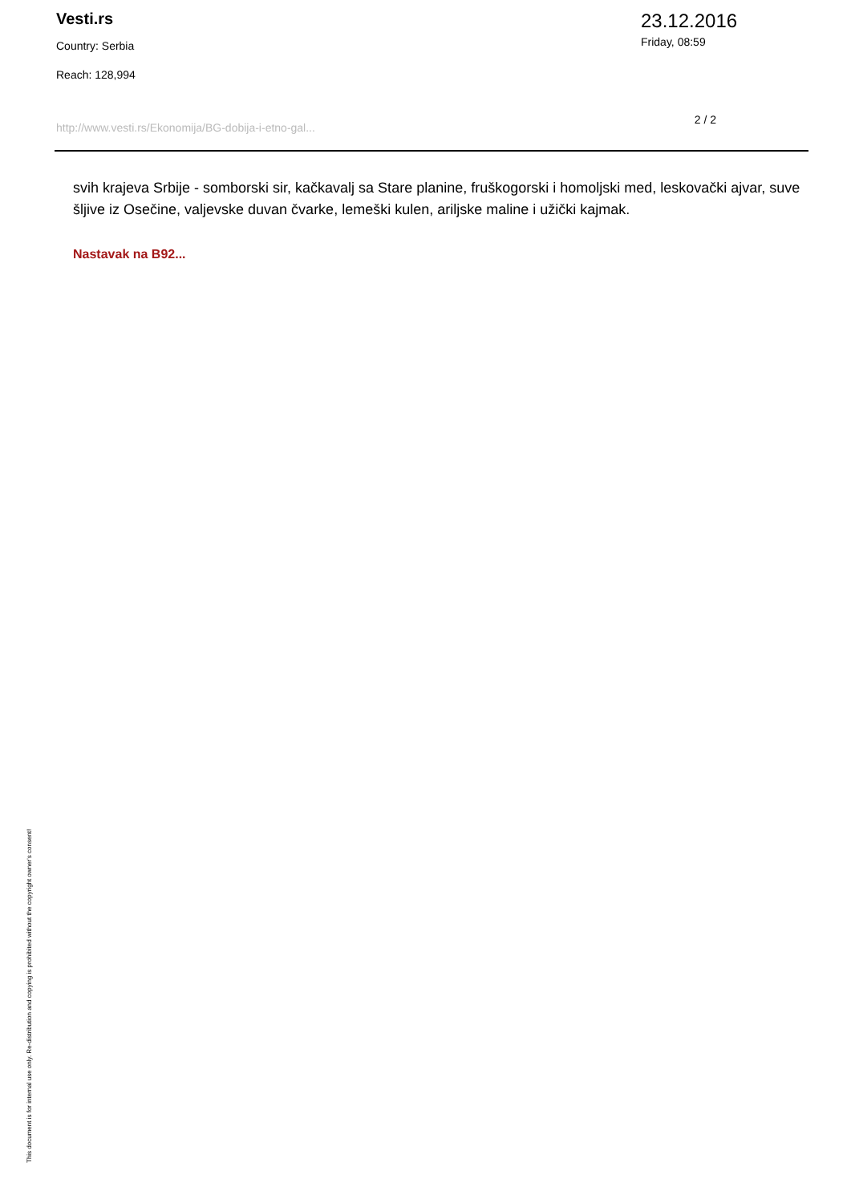Vesti.rs
Country: Serbia
Reach: 128,994
23.12.2016
Friday, 08:59
http://www.vesti.rs/Ekonomija/BG-dobija-i-etno-gal... 2 / 2
svih krajeva Srbije - somborski sir, kačkavalj sa Stare planine, fruškogorski i homoljski med, leskovački ajvar, suve šljive iz Osečine, valjevske duvan čvarke, lemeški kulen, ariljske maline i užički kajmak.
Nastavak na B92...
This document is for internal use only. Re-distribution and copying is prohibited without the copyright owner's consent!